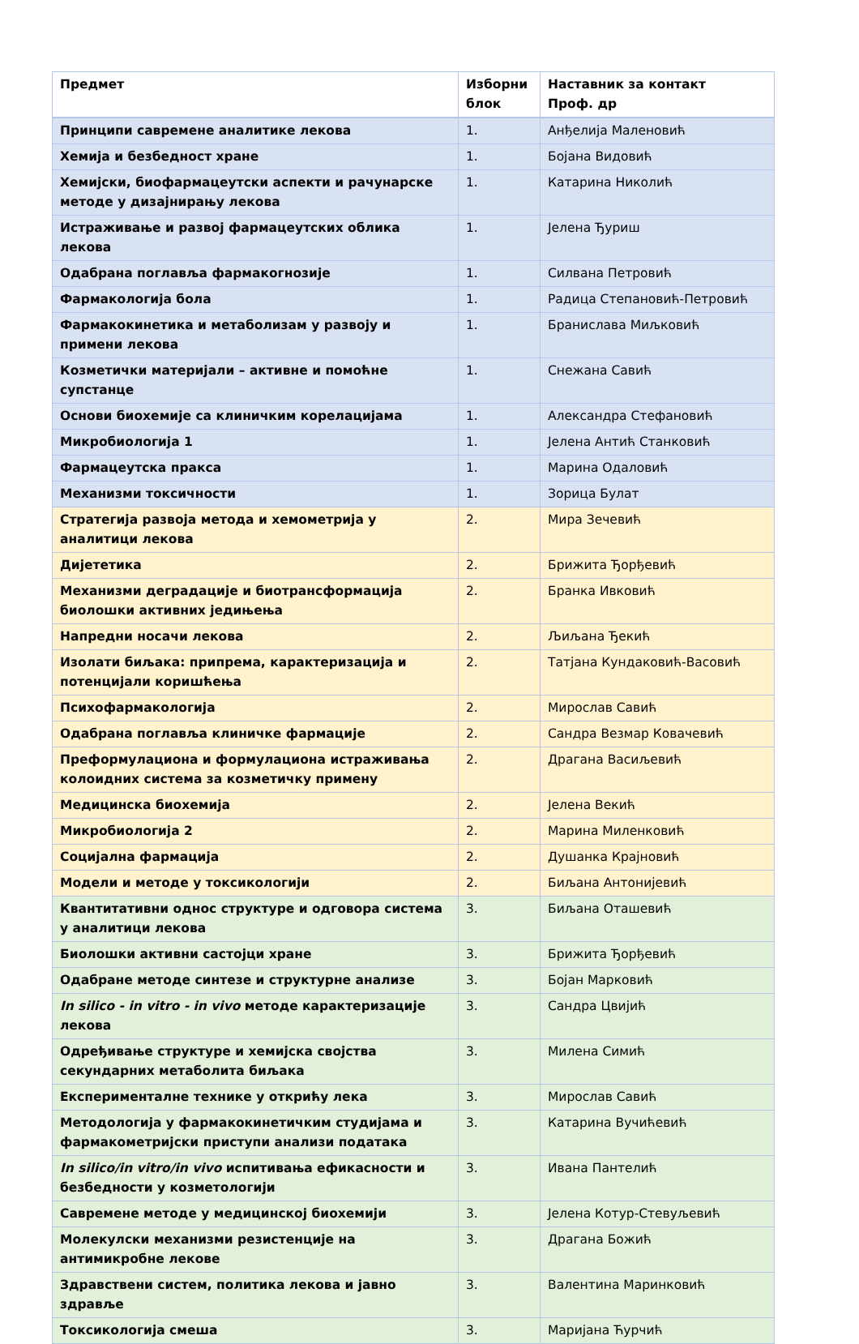| Предмет | Изборни блок | Наставник за контакт Проф. др |
| --- | --- | --- |
| Принципи савремене аналитике лекова | 1. | Анђелија Маленовић |
| Хемија и безбедност хране | 1. | Бојана Видовић |
| Хемијски, биофармацеутски аспекти и рачунарске методе у дизајнирању лекова | 1. | Катарина Николић |
| Истраживање и развој фармацеутских облика лекова | 1. | Јелена Ђуриш |
| Одабрана поглавља фармакогнозије | 1. | Силвана Петровић |
| Фармакологија бола | 1. | Радица Степановић-Петровић |
| Фармакокинетика и метаболизам у развоју и примени лекова | 1. | Бранислава Миљковић |
| Козметички материјали – активне и помоћне супстанце | 1. | Снежана Савић |
| Основи биохемије са клиничким корелацијама | 1. | Александра Стефановић |
| Микробиологија 1 | 1. | Јелена Антић Станковић |
| Фармацеутска пракса | 1. | Марина Одаловић |
| Механизми токсичности | 1. | Зорица Булат |
| Стратегија развоја метода и хемометрија у аналитици лекова | 2. | Мира Зечевић |
| Дијететика | 2. | Брижита Ђорђевић |
| Механизми деградације и биотрансформација биолошки активних једињења | 2. | Бранка Ивковић |
| Напредни носачи лекова | 2. | Љиљана Ђекић |
| Изолати биљака: припрема, карактеризација и потенцијали коришћења | 2. | Татјана Кундаковић-Васовић |
| Психофармакологија | 2. | Мирослав Савић |
| Одабрана поглавља клиничке фармације | 2. | Сандра Везмар Ковачевић |
| Преформулациона и формулациона истраживања колоидних система за козметичку примену | 2. | Драгана Васиљевић |
| Медицинска биохемија | 2. | Јелена Векић |
| Микробиологија 2 | 2. | Марина Миленковић |
| Социјална фармација | 2. | Душанка Крајновић |
| Модели и методе у токсикологији | 2. | Биљана Антонијевић |
| Квантитативни однос структуре и одговора система у аналитици лекова | 3. | Биљана Оташевић |
| Биолошки активни састојци хране | 3. | Брижита Ђорђевић |
| Одабране методе синтезе и структурне анализе | 3. | Бојан Марковић |
| In silico - in vitro - in vivo методе карактеризације лекова | 3. | Сандра Цвијић |
| Одређивање структуре и хемијска својства секундарних метаболита биљака | 3. | Милена Симић |
| Експерименталне технике у открићу лека | 3. | Мирослав Савић |
| Методологија у фармакокинетичким студијама и фармакометријски приступи анализи података | 3. | Катарина Вучићевић |
| In silico/in vitro/in vivo испитивања ефикасности и безбедности у козметологији | 3. | Ивана Пантелић |
| Савремене методе у медицинској биохемији | 3. | Јелена Котур-Стевуљевић |
| Молекулски механизми резистенције на антимикробне лекове | 3. | Драгана Божић |
| Здравствени систем, политика лекова и јавно здравље | 3. | Валентина Маринковић |
| Токсикологија смеша | 3. | Маријана Ћурчић |